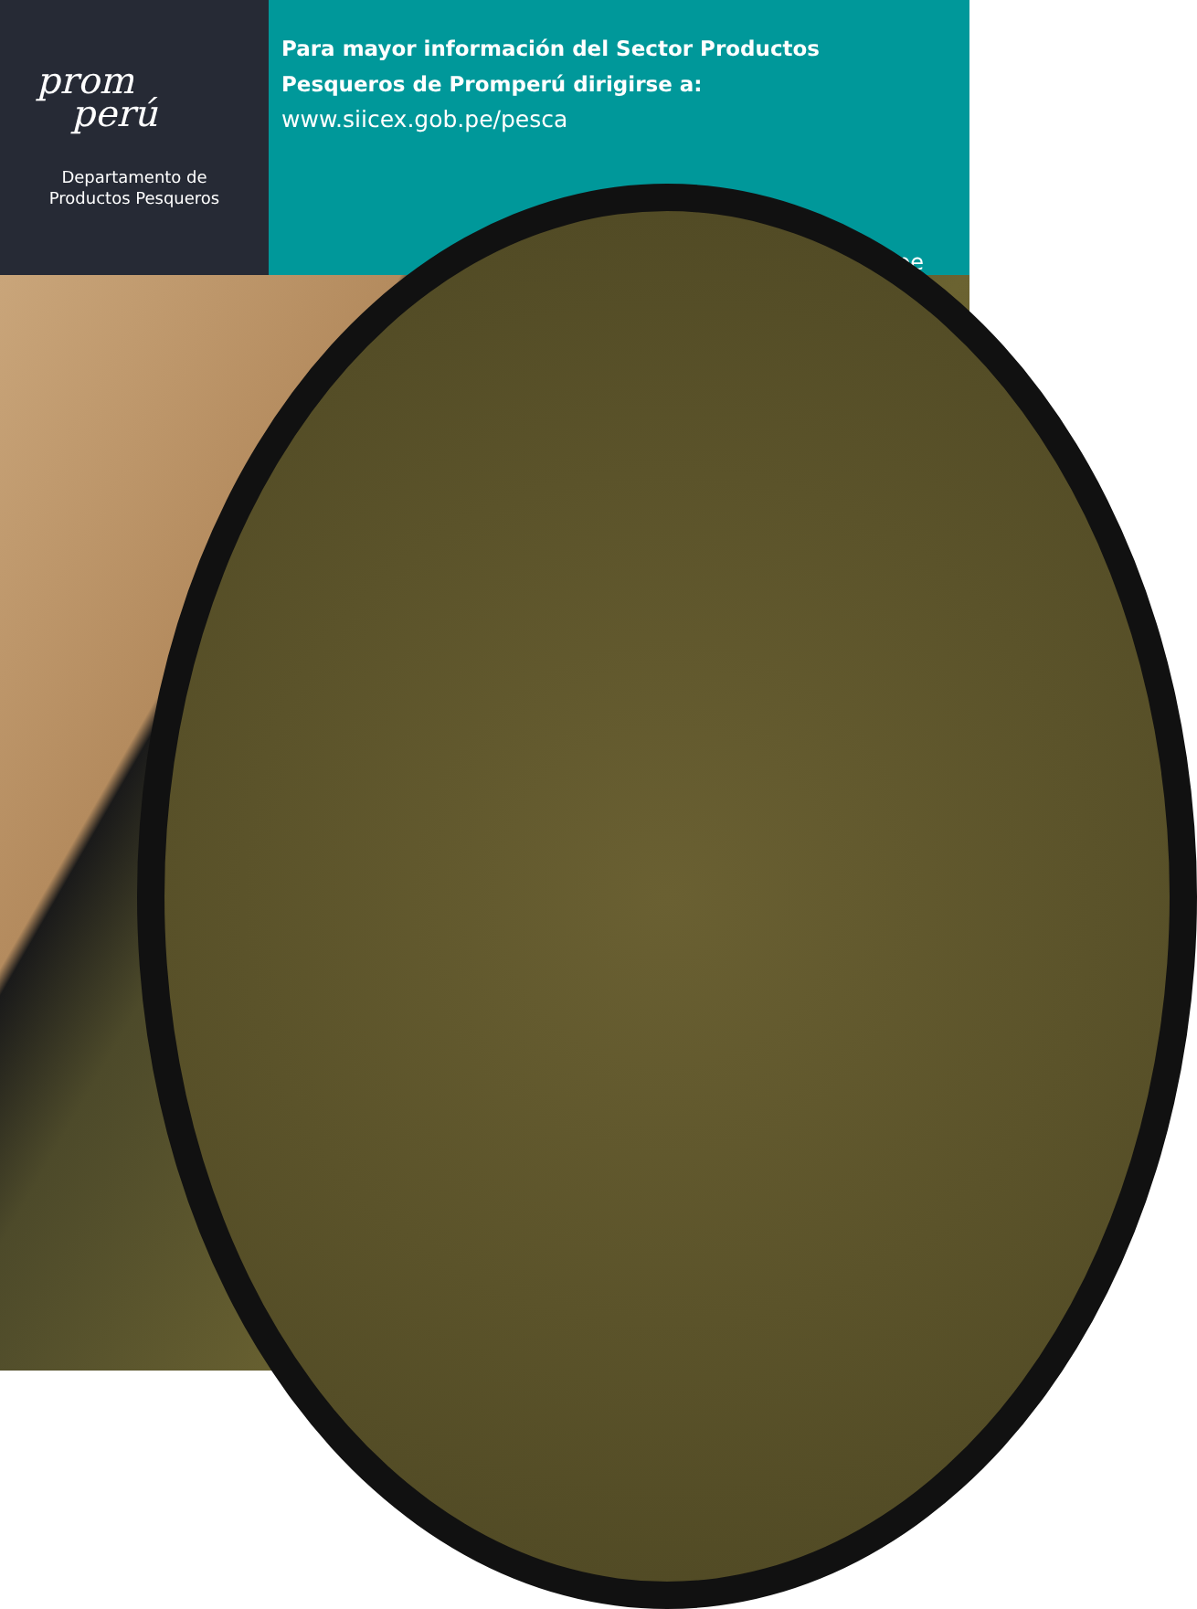prom
perú
Departamento de
Productos Pesqueros
Para mayor información del Sector Productos
Pesqueros de Promperú dirigirse a:
www.siicex.gob.pe/pesca
jguevara@promperu.gob.pe